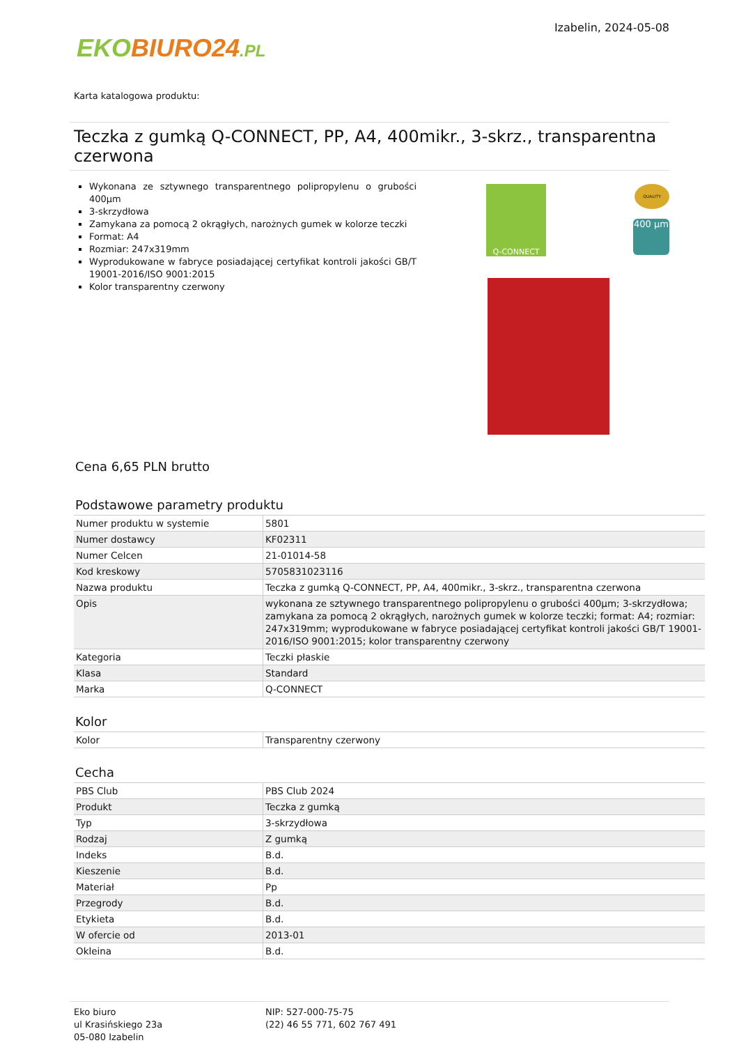EKO BIURO24.PL
Izabelin, 2024-05-08
Karta katalogowa produktu:
Teczka z gumką Q-CONNECT, PP, A4, 400mikr., 3-skrz., transparentna czerwona
Wykonana ze sztywnego transparentnego polipropylenu o grubości 400µm
3-skrzydłowa
Zamykana za pomocą 2 okrągłych, narożnych gumek w kolorze teczki
Format: A4
Rozmiar: 247x319mm
Wyprodukowane w fabryce posiadającej certyfikat kontroli jakości GB/T 19001-2016/ISO 9001:2015
Kolor transparentny czerwony
Q-CONNECT QUALITY
400 µm
Cena 6,65 PLN brutto
Podstawowe parametry produktu
| Numer produktu w systemie | 5801 |
| Numer dostawcy | KF02311 |
| Numer Celcen | 21-01014-58 |
| Kod kreskowy | 5705831023116 |
| Nazwa produktu | Teczka z gumką Q-CONNECT, PP, A4, 400mikr., 3-skrz., transparentna czerwona |
| Opis | wykonana ze sztywnego transparentnego polipropylenu o grubości 400µm; 3-skrzydłowa; zamykana za pomocą 2 okrągłych, narożnych gumek w kolorze teczki; format: A4; rozmiar: 247x319mm; wyprodukowane w fabryce posiadającej certyfikat kontroli jakości GB/T 19001-2016/ISO 9001:2015; kolor transparentny czerwony |
| Kategoria | Teczki płaskie |
| Klasa | Standard |
| Marka | Q-CONNECT |
Kolor
| Kolor | Transparentny czerwony |
Cecha
| PBS Club | PBS Club 2024 |
| Produkt | Teczka z gumką |
| Typ | 3-skrzydłowa |
| Rodzaj | Z gumką |
| Indeks | B.d. |
| Kieszenie | B.d. |
| Materiał | Pp |
| Przegrody | B.d. |
| Etykieta | B.d. |
| W ofercie od | 2013-01 |
| Okleina | B.d. |
Eko biuro
ul Krasińskiego 23a
05-080 Izabelin
NIP: 527-000-75-75
(22) 46 55 771, 602 767 491